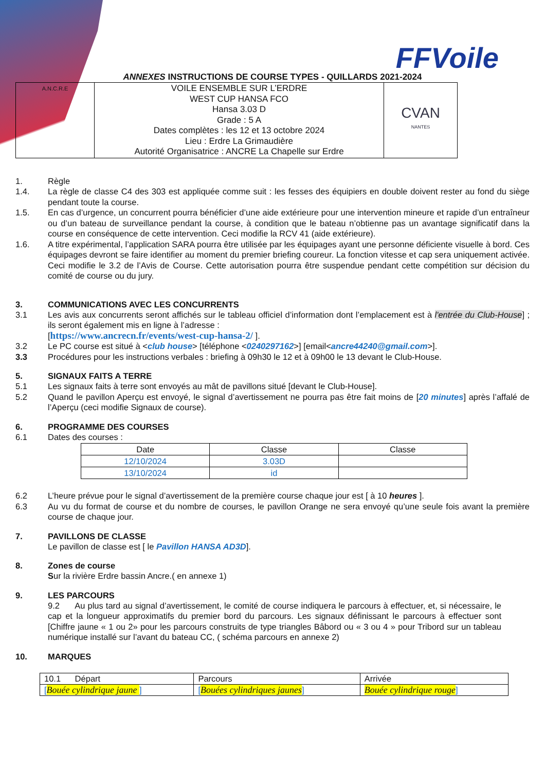FFVoile
ANNEXES INSTRUCTIONS DE COURSE TYPES - QUILLARDS 2021-2024
| A.N.C.R.E | VOILE ENSEMBLE SUR L’ERDRE WEST CUP HANSA FCO Hansa 3.03 D Grade : 5 A Dates complètes : les 12 et 13 octobre 2024 Lieu : Erdre La Grimaudière Autorité Organisatrice : ANCRE La Chapelle sur Erdre | CVAN NANTES |
1. Règle
1.4. La règle de classe C4 des 303 est appliquée comme suit : les fesses des équipiers en double doivent rester au fond du siège pendant toute la course.
1.5. En cas d’urgence, un concurrent pourra bénéficier d’une aide extérieure pour une intervention mineure et rapide d’un entraîneur ou d’un bateau de surveillance pendant la course, à condition que le bateau n’obtienne pas un avantage significatif dans la course en conséquence de cette intervention. Ceci modifie la RCV 41 (aide extérieure).
1.6. A titre expérimental, l’application SARA pourra être utilisée par les équipages ayant une personne déficiente visuelle à bord. Ces équipages devront se faire identifier au moment du premier briefing coureur. La fonction vitesse et cap sera uniquement activée. Ceci modifie le 3.2 de l’Avis de Course. Cette autorisation pourra être suspendue pendant cette compétition sur décision du comité de course ou du jury.
3. COMMUNICATIONS AVEC LES CONCURRENTS
3.1 Les avis aux concurrents seront affichés sur le tableau officiel d’information dont l’emplacement est à l'entrée du Club-House] ; ils seront également mis en ligne à l’adresse :
[https://www.ancrecn.fr/events/west-cup-hansa-2/ ].
3.2 Le PC course est situé à <club house> [téléphone <0240297162>] [email<ancre44240@gmail.com>].
3.3 Procédures pour les instructions verbales : briefing à 09h30 le 12 et à 09h00 le 13 devant le Club-House.
5. SIGNAUX FAITS A TERRE
5.1 Les signaux faits à terre sont envoyés au mât de pavillons situé [devant le Club-House].
5.2 Quand le pavillon Aperçu est envoyé, le signal d’avertissement ne pourra pas être fait moins de [20 minutes] après l’affalé de l’Aperçu (ceci modifie Signaux de course).
6. PROGRAMME DES COURSES
6.1 Dates des courses :
| Date | Classe | Classe |
| 12/10/2024 | 3.03D | |
| 13/10/2024 | id | |
6.2 L’heure prévue pour le signal d’avertissement de la première course chaque jour est [ à 10 heures ].
6.3 Au vu du format de course et du nombre de courses, le pavillon Orange ne sera envoyé qu’une seule fois avant la première course de chaque jour.
7. PAVILLONS DE CLASSE
Le pavillon de classe est [ le Pavillon HANSA AD3D].
8. Zones de course
Sur la rivière Erdre bassin Ancre.( en annexe 1)
9. LES PARCOURS
9.2 Au plus tard au signal d’avertissement, le comité de course indiquera le parcours à effectuer, et, si nécessaire, le cap et la longueur approximatifs du premier bord du parcours. Les signaux définissant le parcours à effectuer sont [Chiffre jaune « 1 ou 2» pour les parcours construits de type triangles Bâbord ou « 3 ou 4 » pour Tribord sur un tableau numérique installé sur l’avant du bateau CC, ( schéma parcours en annexe 2)
10. MARQUES
| 10.1 Départ | Parcours | Arrivée |
| [ Bouée cylindrique jaune ] | [ Bouées cylindriques jaunes ] | Bouée cylindrique rouge ] |